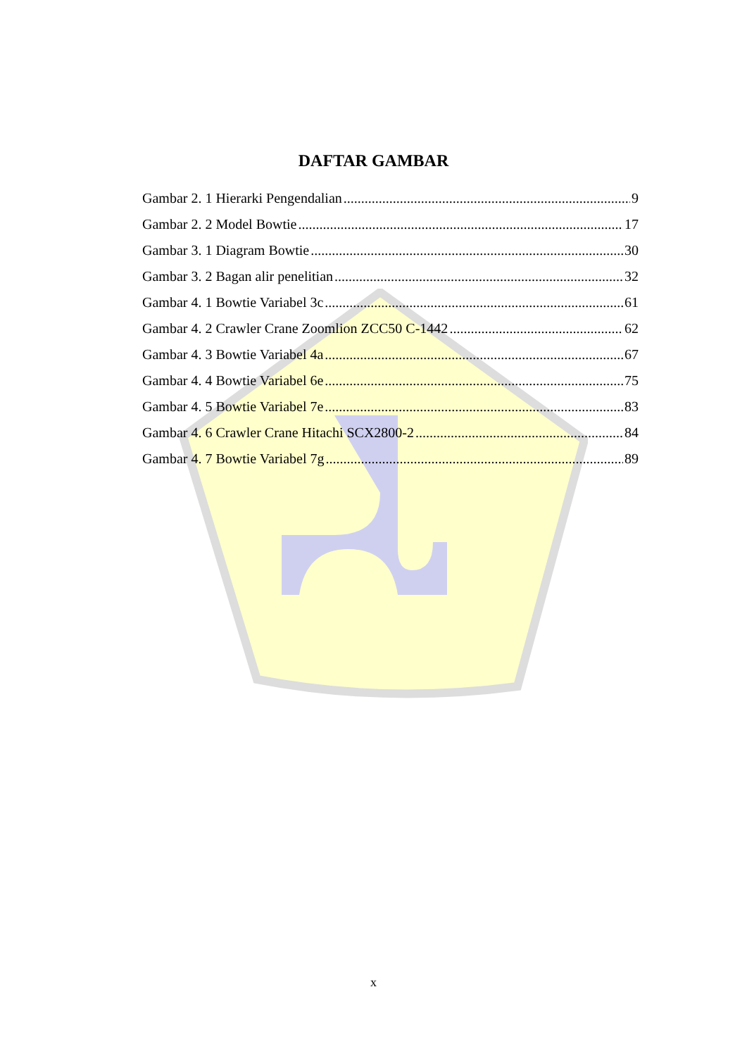DAFTAR GAMBAR
Gambar 2. 1 Hierarki Pengendalian 9
Gambar 2. 2 Model Bowtie 17
Gambar 3. 1 Diagram Bowtie 30
Gambar 3. 2 Bagan alir penelitian 32
Gambar 4. 1 Bowtie Variabel 3c 61
Gambar 4. 2 Crawler Crane Zoomlion ZCC50 C-1442 62
Gambar 4. 3 Bowtie Variabel 4a 67
Gambar 4. 4 Bowtie Variabel 6e 75
Gambar 4. 5 Bowtie Variabel 7e 83
Gambar 4. 6 Crawler Crane Hitachi SCX2800-2 84
Gambar 4. 7 Bowtie Variabel 7g 89
x